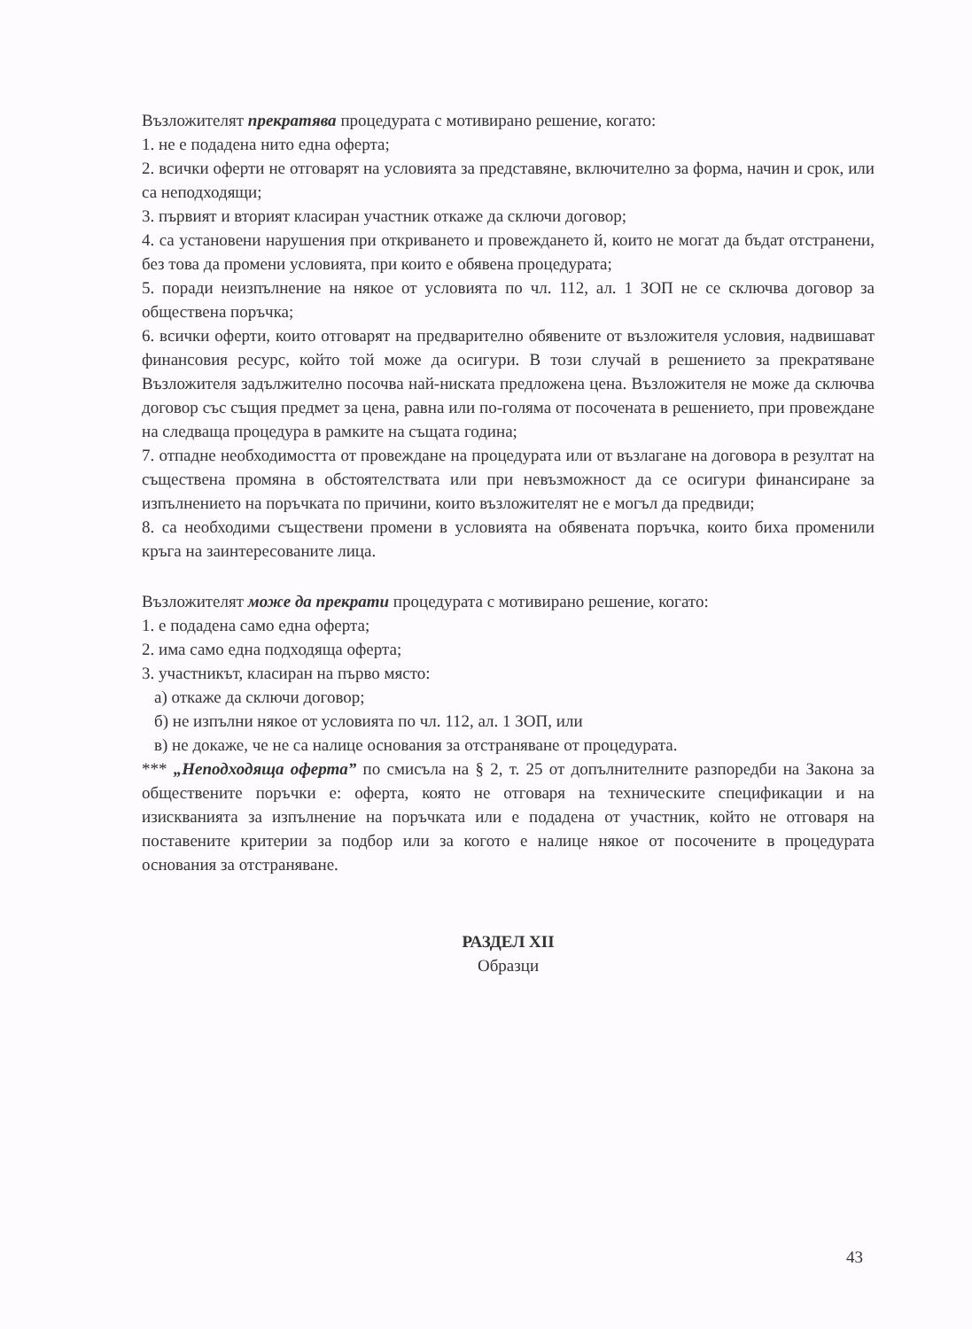Възложителят прекратява процедурата с мотивирано решение, когато:
1. не е подадена нито една оферта;
2. всички оферти не отговарят на условията за представяне, включително за форма, начин и срок, или са неподходящи;
3. първият и вторият класиран участник откаже да сключи договор;
4. са установени нарушения при откриването и провеждането й, които не могат да бъдат отстранени, без това да промени условията, при които е обявена процедурата;
5. поради неизпълнение на някое от условията по чл. 112, ал. 1 ЗОП не се сключва договор за обществена поръчка;
6. всички оферти, които отговарят на предварително обявените от възложителя условия, надвишават финансовия ресурс, който той може да осигури. В този случай в решението за прекратяване Възложителя задължително посочва най-ниската предложена цена. Възложителя не може да сключва договор със същия предмет за цена, равна или по-голяма от посочената в решението, при провеждане на следваща процедура в рамките на същата година;
7. отпадне необходимостта от провеждане на процедурата или от възлагане на договора в резултат на съществена промяна в обстоятелствата или при невъзможност да се осигури финансиране за изпълнението на поръчката по причини, които възложителят не е могъл да предвиди;
8. са необходими съществени промени в условията на обявената поръчка, които биха променили кръга на заинтересованите лица.
Възложителят може да прекрати процедурата с мотивирано решение, когато:
1. е подадена само една оферта;
2. има само една подходяща оферта;
3. участникът, класиран на първо място:
а) откаже да сключи договор;
б) не изпълни някое от условията по чл. 112, ал. 1 ЗОП, или
в) не докаже, че не са налице основания за отстраняване от процедурата.
*** „Неподходяща оферта” по смисъла на § 2, т. 25 от допълнителните разпоредби на Закона за обществените поръчки е: оферта, която не отговаря на техническите спецификации и на изискванията за изпълнение на поръчката или е подадена от участник, който не отговаря на поставените критерии за подбор или за когото е налице някое от посочените в процедурата основания за отстраняване.
РАЗДЕЛ XII
Образци
43